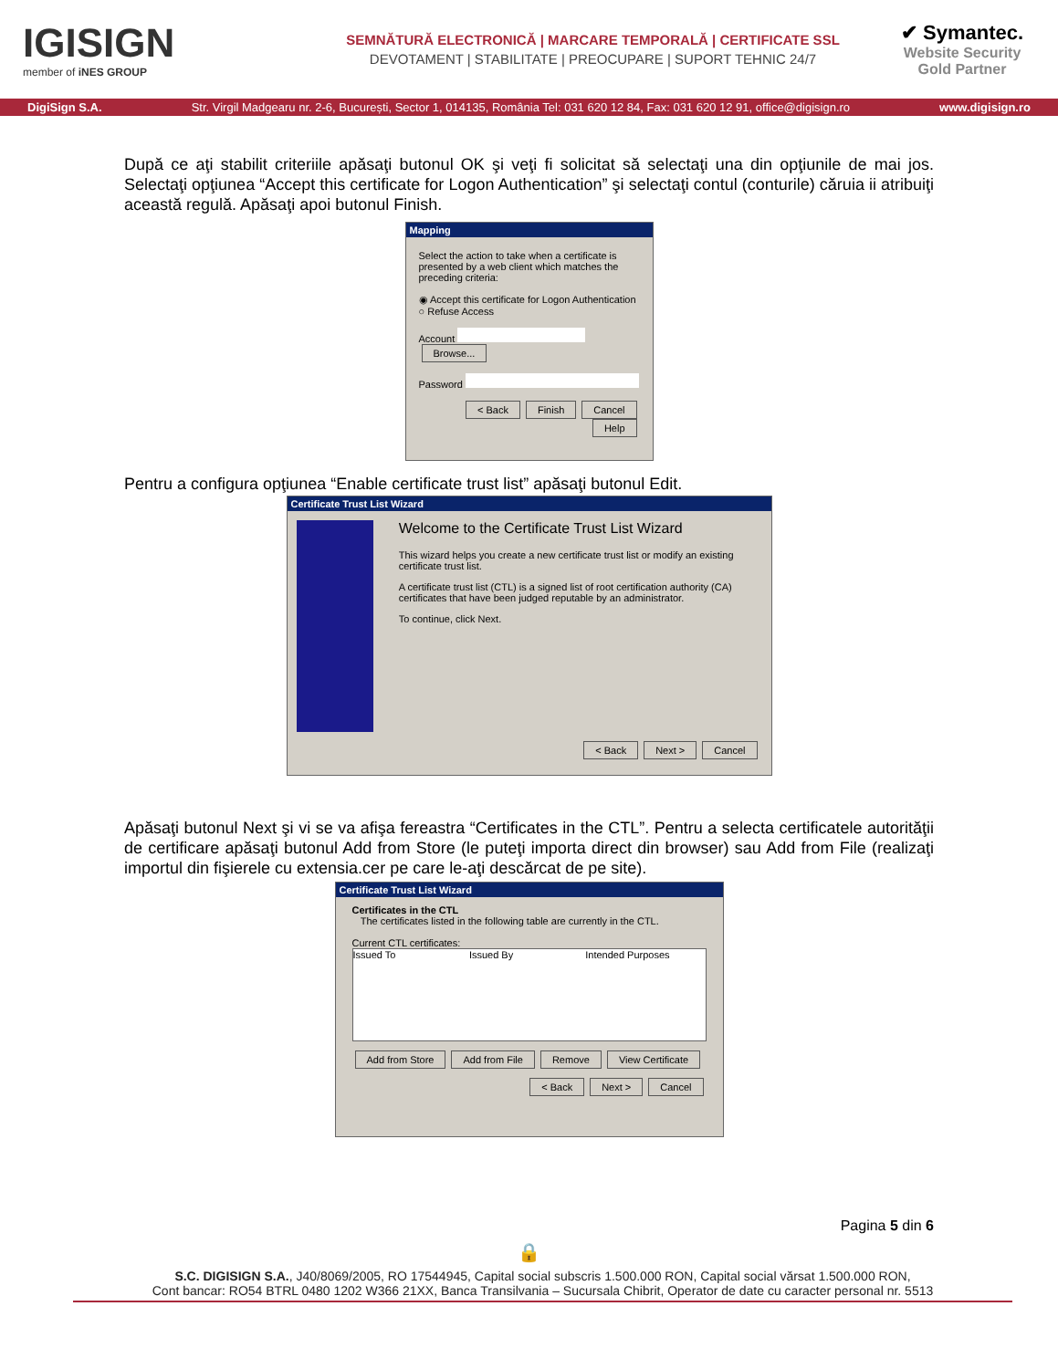IGISIGN
member of iNES GROUP
SEMNĂTURĂ ELECTRONICĂ | MARCARE TEMPORALĂ | CERTIFICATE SSL
DEVOTAMENT | STABILITATE | PREOCUPARE | SUPORT TEHNIC 24/7
✔ Symantec.
Website Security Gold Partner
DigiSign S.A. Str. Virgil Madgearu nr. 2-6, București, Sector 1, 014135, România Tel: 031 620 12 84, Fax: 031 620 12 91, office@digisign.ro www.digisign.ro
După ce aţi stabilit criteriile apăsaţi butonul OK şi veţi fi solicitat să selectaţi una din opţiunile de mai jos. Selectaţi opţiunea “Accept this certificate for Logon Authentication” şi selectaţi contul (conturile) căruia ii atribuiţi această regulă. Apăsaţi apoi butonul Finish.
Mapping
Select the action to take when a certificate is presented by a web client which matches the preceding criteria:
◉ Accept this certificate for Logon Authentication
○ Refuse Access
Account Browse...
Password
< Back Finish Cancel Help
Pentru a configura opţiunea “Enable certificate trust list” apăsaţi butonul Edit.
Certificate Trust List Wizard
Welcome to the Certificate Trust List Wizard
This wizard helps you create a new certificate trust list or modify an existing certificate trust list.
A certificate trust list (CTL) is a signed list of root certification authority (CA) certificates that have been judged reputable by an administrator.
To continue, click Next.
< Back Next > Cancel
Apăsaţi butonul Next şi vi se va afişa fereastra “Certificates in the CTL”. Pentru a selecta certificatele autorităţii de certificare apăsaţi butonul Add from Store (le puteţi importa direct din browser) sau Add from File (realizaţi importul din fişierele cu extensia.cer pe care le-aţi descărcat de pe site).
Certificate Trust List Wizard
Certificates in the CTL
The certificates listed in the following table are currently in the CTL.
Current CTL certificates:
Issued To Issued By Intended Purposes
Add from Store Add from File Remove View Certificate
< Back Next > Cancel
Pagina 5 din 6
🔒
S.C. DIGISIGN S.A., J40/8069/2005, RO 17544945, Capital social subscris 1.500.000 RON, Capital social vărsat 1.500.000 RON,
Cont bancar: RO54 BTRL 0480 1202 W366 21XX, Banca Transilvania – Sucursala Chibrit, Operator de date cu caracter personal nr. 5513